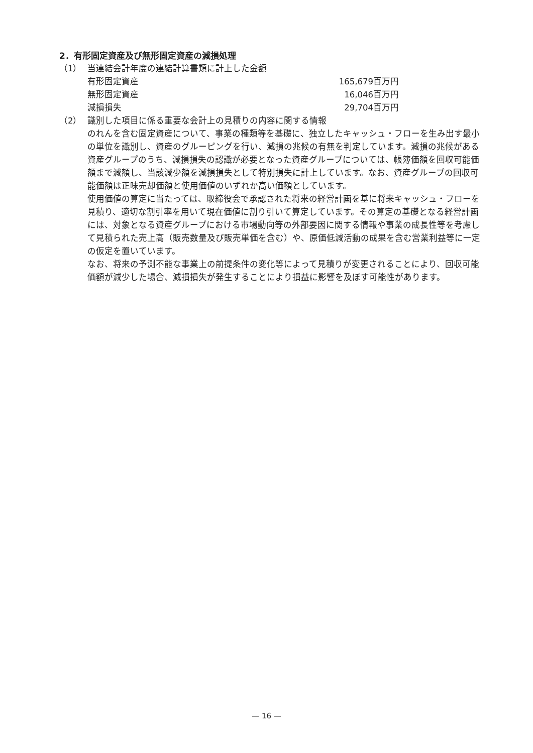2．有形固定資産及び無形固定資産の減損処理
（1） 当連結会計年度の連結計算書類に計上した金額
| 有形固定資産 | 165,679百万円 |
| 無形固定資産 | 16,046百万円 |
| 減損損失 | 29,704百万円 |
（2） 識別した項目に係る重要な会計上の見積りの内容に関する情報
のれんを含む固定資産について、事業の種類等を基礎に、独立したキャッシュ・フローを生み出す最小の単位を識別し、資産のグルーピングを行い、減損の兆候の有無を判定しています。減損の兆候がある資産グループのうち、減損損失の認識が必要となった資産グループについては、帳簿価額を回収可能価額まで減額し、当該減少額を減損損失として特別損失に計上しています。なお、資産グループの回収可能価額は正味売却価額と使用価値のいずれか高い価額としています。
使用価値の算定に当たっては、取締役会で承認された将来の経営計画を基に将来キャッシュ・フローを見積り、適切な割引率を用いて現在価値に割り引いて算定しています。その算定の基礎となる経営計画には、対象となる資産グループにおける市場動向等の外部要因に関する情報や事業の成長性等を考慮して見積られた売上高（販売数量及び販売単価を含む）や、原価低減活動の成果を含む営業利益等に一定の仮定を置いています。
なお、将来の予測不能な事業上の前提条件の変化等によって見積りが変更されることにより、回収可能価額が減少した場合、減損損失が発生することにより損益に影響を及ぼす可能性があります。
— 16 —